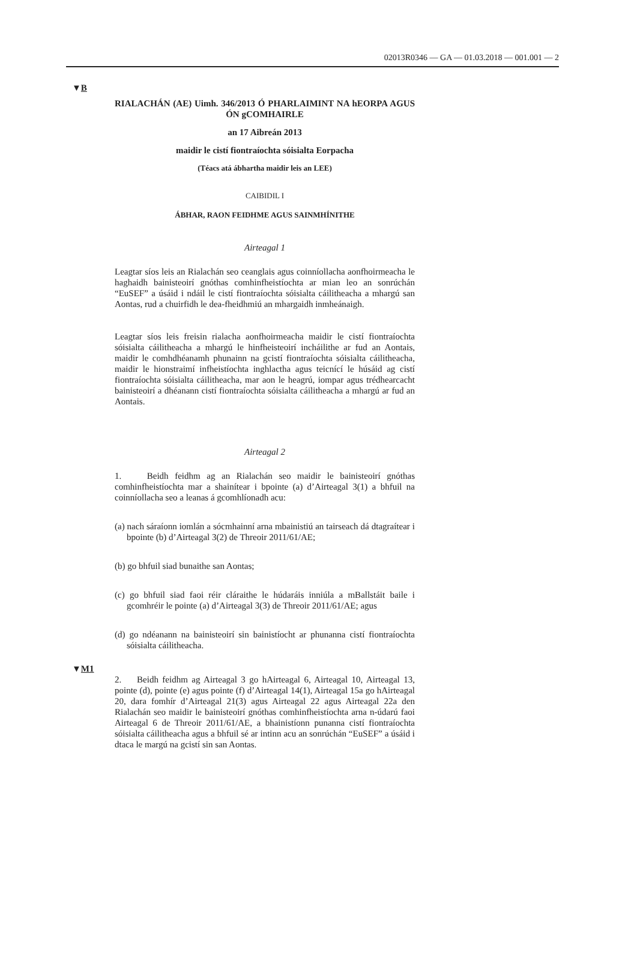02013R0346 — GA — 01.03.2018 — 001.001 — 2
▼B
RIALACHÁN (AE) Uimh. 346/2013 Ó PHARLAIMINT NA hEORPA AGUS ÓN gCOMHAIRLE
an 17 Aibreán 2013
maidir le cistí fiontraíochta sóisialta Eorpacha
(Téacs atá ábhartha maidir leis an LEE)
CAIBIDIL I
ÁBHAR, RAON FEIDHME AGUS SAINMHÍNITHE
Airteagal 1
Leagtar síos leis an Rialachán seo ceanglais agus coinníollacha aonfhoirmeacha le haghaidh bainisteoirí gnóthas comhinfheistíochta ar mian leo an sonrúchán “EuSEF” a úsáid i ndáil le cistí fiontraíochta sóisialta cáilitheacha a mhargú san Aontas, rud a chuirfidh le dea-fheidhmiú an mhargaidh inmheánaigh.
Leagtar síos leis freisin rialacha aonfhoirmeacha maidir le cistí fiontraíochta sóisialta cáilitheacha a mhargú le hinfheisteoirí incháilithe ar fud an Aontais, maidir le comhdhéanamh phunainn na gcistí fiontraíochta sóisialta cáilitheacha, maidir le hionstraimí infheistíochta inghlactha agus teicnící le húsáid ag cistí fiontraíochta sóisialta cáilitheacha, mar aon le heagrú, iompar agus trédhearcacht bainisteoirí a dhéanann cistí fiontraíochta sóisialta cáilitheacha a mhargú ar fud an Aontais.
Airteagal 2
1. Beidh feidhm ag an Rialachán seo maidir le bainisteoirí gnóthas comhinfheistíochta mar a shainítear i bpointe (a) d’Airteagal 3(1) a bhfuil na coinníollacha seo a leanas á gcomhlíonadh acu:
(a) nach sáraíonn iomlán a sócmhainní arna mbainistiú an tairseach dá dtagraítear i bpointe (b) d’Airteagal 3(2) de Threoir 2011/61/AE;
(b) go bhfuil siad bunaithe san Aontas;
(c) go bhfuil siad faoi réir cláraithe le húdaráis inniúla a mBallstáit baile i gcomhréir le pointe (a) d’Airteagal 3(3) de Threoir 2011/61/AE; agus
(d) go ndéanann na bainisteoirí sin bainistíocht ar phunanna cistí fiontraíochta sóisialta cáilitheacha.
▼M1
2. Beidh feidhm ag Airteagal 3 go hAirteagal 6, Airteagal 10, Airteagal 13, pointe (d), pointe (e) agus pointe (f) d’Airteagal 14(1), Airteagal 15a go hAirteagal 20, dara fomhír d’Airteagal 21(3) agus Airteagal 22 agus Airteagal 22a den Rialachán seo maidir le bainisteoirí gnóthas comhinfheistíochta arna n-údarú faoi Airteagal 6 de Threoir 2011/61/AE, a bhainistíonn punanna cistí fiontraíochta sóisialta cáilitheacha agus a bhfuil sé ar intinn acu an sonrúchán “EuSEF” a úsáid i dtaca le margú na gcistí sin san Aontas.